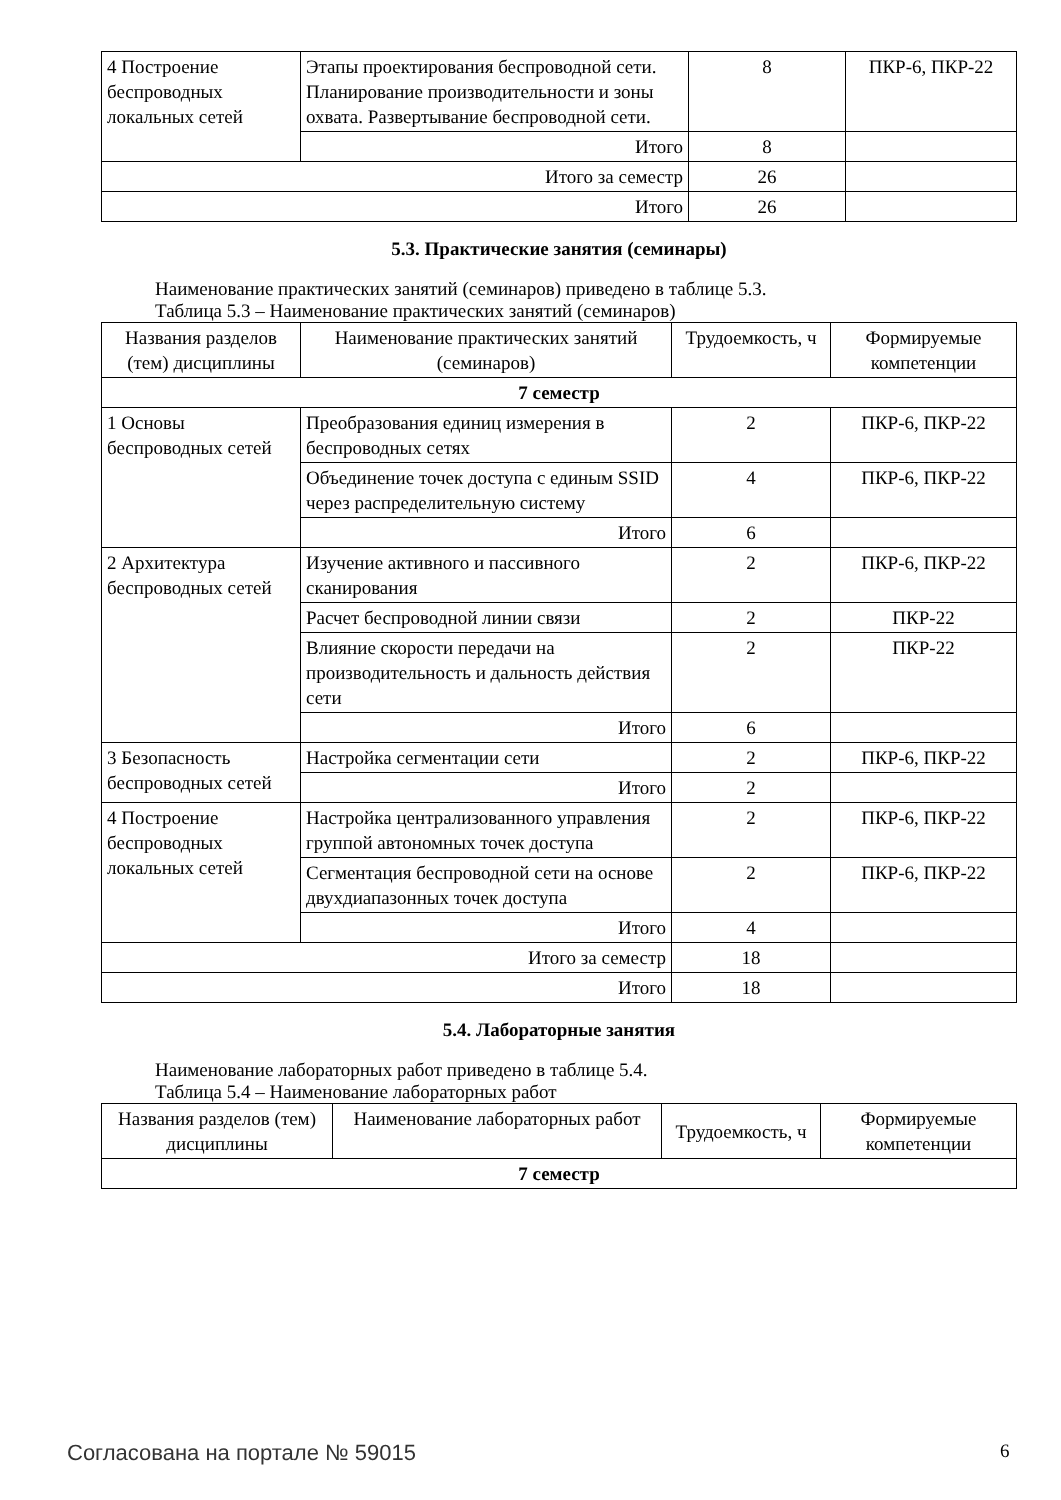| 4 Построение беспроводных локальных сетей | Этапы проектирования беспроводной сети. Планирование производительности и зоны охвата. Развертывание беспроводной сети. | 8 | ПКР-6, ПКР-22 |
| | Итого | 8 | |
| Итого за семестр | | 26 | |
| Итого | | 26 | |
5.3. Практические занятия (семинары)
Наименование практических занятий (семинаров) приведено в таблице 5.3.
Таблица 5.3 – Наименование практических занятий (семинаров)
| Названия разделов (тем) дисциплины | Наименование практических занятий (семинаров) | Трудоемкость, ч | Формируемые компетенции |
| --- | --- | --- | --- |
| 7 семестр | | | |
| 1 Основы беспроводных сетей | Преобразования единиц измерения в беспроводных сетях | 2 | ПКР-6, ПКР-22 |
| | Объединение точек доступа с единым SSID через распределительную систему | 4 | ПКР-6, ПКР-22 |
| | Итого | 6 | |
| 2 Архитектура беспроводных сетей | Изучение активного и пассивного сканирования | 2 | ПКР-6, ПКР-22 |
| | Расчет беспроводной линии связи | 2 | ПКР-22 |
| | Влияние скорости передачи на производительность и дальность действия сети | 2 | ПКР-22 |
| | Итого | 6 | |
| 3 Безопасность беспроводных сетей | Настройка сегментации сети | 2 | ПКР-6, ПКР-22 |
| | Итого | 2 | |
| 4 Построение беспроводных локальных сетей | Настройка централизованного управления группой автономных точек доступа | 2 | ПКР-6, ПКР-22 |
| | Сегментация беспроводной сети на основе двухдиапазонных точек доступа | 2 | ПКР-6, ПКР-22 |
| | Итого | 4 | |
| Итого за семестр | | 18 | |
| Итого | | 18 | |
5.4. Лабораторные занятия
Наименование лабораторных работ приведено в таблице 5.4.
Таблица 5.4 – Наименование лабораторных работ
| Названия разделов (тем) дисциплины | Наименование лабораторных работ | Трудоемкость, ч | Формируемые компетенции |
| --- | --- | --- | --- |
| 7 семестр | | | |
Согласована на портале № 59015 6